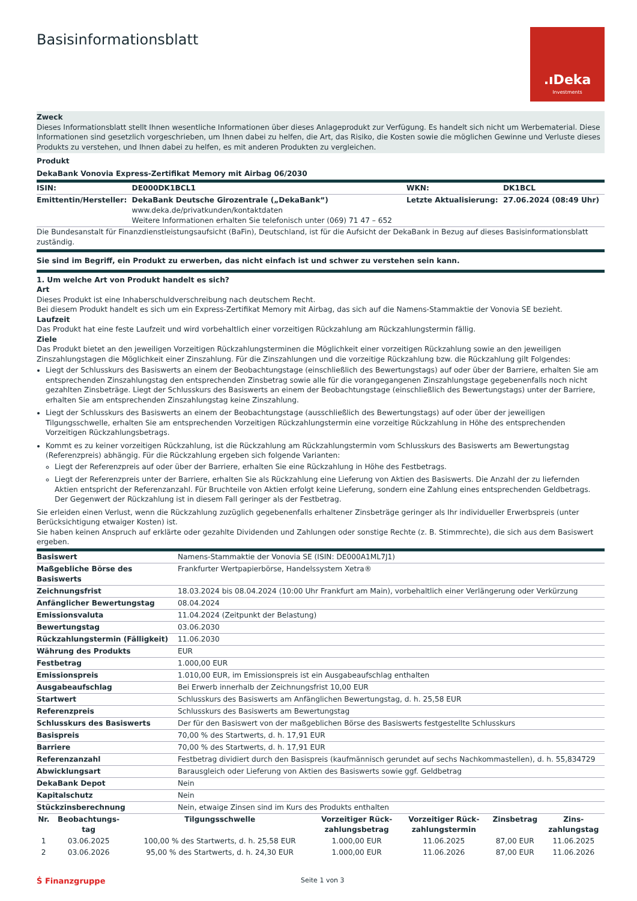Basisinformationsblatt
.ıDeka
Investments
Zweck
Dieses Informationsblatt stellt Ihnen wesentliche Informationen über dieses Anlageprodukt zur Verfügung. Es handelt sich nicht um Werbematerial. Diese Informationen sind gesetzlich vorgeschrieben, um Ihnen dabei zu helfen, die Art, das Risiko, die Kosten sowie die möglichen Gewinne und Verluste dieses Produkts zu verstehen, und Ihnen dabei zu helfen, es mit anderen Produkten zu vergleichen.
Produkt
DekaBank Vonovia Express-Zertifikat Memory mit Airbag 06/2030
| ISIN: | DE000DK1BCL1 | WKN: | DK1BCL |
| Emittentin/Hersteller: | DekaBank Deutsche Girozentrale („DekaBank“) www.deka.de/privatkunden/kontaktdaten Weitere Informationen erhalten Sie telefonisch unter (069) 71 47 – 652 | Letzte Aktualisierung: | 27.06.2024 (08:49 Uhr) |
Die Bundesanstalt für Finanzdienstleistungsaufsicht (BaFin), Deutschland, ist für die Aufsicht der DekaBank in Bezug auf dieses Basisinformationsblatt zuständig.
Sie sind im Begriff, ein Produkt zu erwerben, das nicht einfach ist und schwer zu verstehen sein kann.
1. Um welche Art von Produkt handelt es sich?
Art
Dieses Produkt ist eine Inhaberschuldverschreibung nach deutschem Recht.
Bei diesem Produkt handelt es sich um ein Express-Zertifikat Memory mit Airbag, das sich auf die Namens-Stammaktie der Vonovia SE bezieht.
Laufzeit
Das Produkt hat eine feste Laufzeit und wird vorbehaltlich einer vorzeitigen Rückzahlung am Rückzahlungstermin fällig.
Ziele
Das Produkt bietet an den jeweiligen Vorzeitigen Rückzahlungsterminen die Möglichkeit einer vorzeitigen Rückzahlung sowie an den jeweiligen Zinszahlungstagen die Möglichkeit einer Zinszahlung. Für die Zinszahlungen und die vorzeitige Rückzahlung bzw. die Rückzahlung gilt Folgendes:
Liegt der Schlusskurs des Basiswerts an einem der Beobachtungstage (einschließlich des Bewertungstags) auf oder über der Barriere, erhalten Sie am entsprechenden Zinszahlungstag den entsprechenden Zinsbetrag sowie alle für die vorangegangenen Zinszahlungstage gegebenenfalls noch nicht gezahlten Zinsbeträge. Liegt der Schlusskurs des Basiswerts an einem der Beobachtungstage (einschließlich des Bewertungstags) unter der Barriere, erhalten Sie am entsprechenden Zinszahlungstag keine Zinszahlung.
Liegt der Schlusskurs des Basiswerts an einem der Beobachtungstage (ausschließlich des Bewertungstags) auf oder über der jeweiligen Tilgungsschwelle, erhalten Sie am entsprechenden Vorzeitigen Rückzahlungstermin eine vorzeitige Rückzahlung in Höhe des entsprechenden Vorzeitigen Rückzahlungsbetrags.
Kommt es zu keiner vorzeitigen Rückzahlung, ist die Rückzahlung am Rückzahlungstermin vom Schlusskurs des Basiswerts am Bewertungstag (Referenzpreis) abhängig. Für die Rückzahlung ergeben sich folgende Varianten:
Liegt der Referenzpreis auf oder über der Barriere, erhalten Sie eine Rückzahlung in Höhe des Festbetrags.
Liegt der Referenzpreis unter der Barriere, erhalten Sie als Rückzahlung eine Lieferung von Aktien des Basiswerts. Die Anzahl der zu liefernden Aktien entspricht der Referenzanzahl. Für Bruchteile von Aktien erfolgt keine Lieferung, sondern eine Zahlung eines entsprechenden Geldbetrags. Der Gegenwert der Rückzahlung ist in diesem Fall geringer als der Festbetrag.
Sie erleiden einen Verlust, wenn die Rückzahlung zuzüglich gegebenenfalls erhaltener Zinsbeträge geringer als Ihr individueller Erwerbspreis (unter Berücksichtigung etwaiger Kosten) ist.
Sie haben keinen Anspruch auf erklärte oder gezahlte Dividenden und Zahlungen oder sonstige Rechte (z. B. Stimmrechte), die sich aus dem Basiswert ergeben.
| Basiswert | Namens-Stammaktie der Vonovia SE (ISIN: DE000A1ML7J1) |
| Maßgebliche Börse des Basiswerts | Frankfurter Wertpapierbörse, Handelssystem Xetra® |
| Zeichnungsfrist | 18.03.2024 bis 08.04.2024 (10:00 Uhr Frankfurt am Main), vorbehaltlich einer Verlängerung oder Verkürzung |
| Anfänglicher Bewertungstag | 08.04.2024 |
| Emissionsvaluta | 11.04.2024 (Zeitpunkt der Belastung) |
| Bewertungstag | 03.06.2030 |
| Rückzahlungstermin (Fälligkeit) | 11.06.2030 |
| Währung des Produkts | EUR |
| Festbetrag | 1.000,00 EUR |
| Emissionspreis | 1.010,00 EUR, im Emissionspreis ist ein Ausgabeaufschlag enthalten |
| Ausgabeaufschlag | Bei Erwerb innerhalb der Zeichnungsfrist 10,00 EUR |
| Startwert | Schlusskurs des Basiswerts am Anfänglichen Bewertungstag, d. h. 25,58 EUR |
| Referenzpreis | Schlusskurs des Basiswerts am Bewertungstag |
| Schlusskurs des Basiswerts | Der für den Basiswert von der maßgeblichen Börse des Basiswerts festgestellte Schlusskurs |
| Basispreis | 70,00 % des Startwerts, d. h. 17,91 EUR |
| Barriere | 70,00 % des Startwerts, d. h. 17,91 EUR |
| Referenzanzahl | Festbetrag dividiert durch den Basispreis (kaufmännisch gerundet auf sechs Nachkommastellen), d. h. 55,834729 |
| Abwicklungsart | Barausgleich oder Lieferung von Aktien des Basiswerts sowie ggf. Geldbetrag |
| DekaBank Depot | Nein |
| Kapitalschutz | Nein |
| Stückzinsberechnung | Nein, etwaige Zinsen sind im Kurs des Produkts enthalten |
| Nr. | Beobachtungs- tag | Tilgungsschwelle | Vorzeitiger Rück- zahlungsbetrag | Vorzeitiger Rück- zahlungstermin | Zinsbetrag | Zins- zahlungstag |
| --- | --- | --- | --- | --- | --- | --- |
| 1 | 03.06.2025 | 100,00 % des Startwerts, d. h. 25,58 EUR | 1.000,00 EUR | 11.06.2025 | 87,00 EUR | 11.06.2025 |
| 2 | 03.06.2026 | 95,00 % des Startwerts, d. h. 24,30 EUR | 1.000,00 EUR | 11.06.2026 | 87,00 EUR | 11.06.2026 |
Ṡ Finanzgruppe Seite 1 von 3